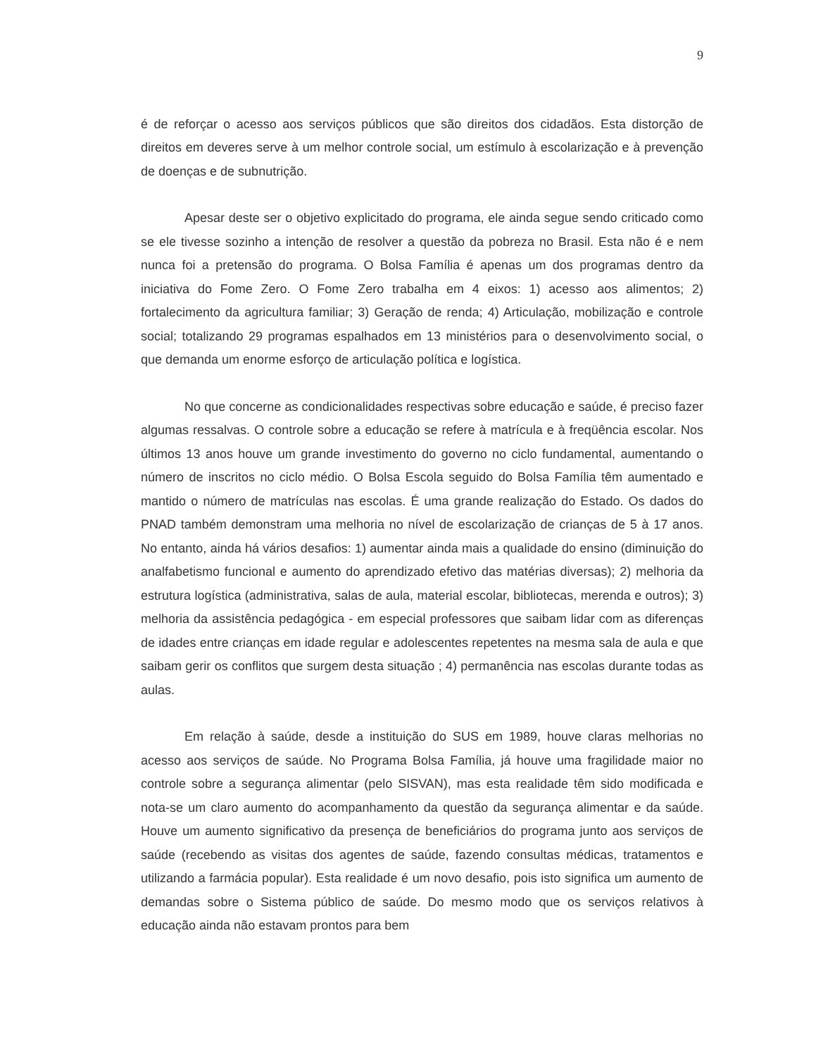9
é de reforçar o acesso aos serviços públicos que são direitos dos cidadãos. Esta distorção de direitos em deveres serve à um melhor controle social, um estímulo à escolarização e à prevenção de doenças e de subnutrição.
Apesar deste ser o objetivo explicitado do programa, ele ainda segue sendo criticado como se ele tivesse sozinho a intenção de resolver a questão da pobreza no Brasil. Esta não é e nem nunca foi a pretensão do programa. O Bolsa Família é apenas um dos programas dentro da iniciativa do Fome Zero. O Fome Zero trabalha em 4 eixos: 1) acesso aos alimentos; 2) fortalecimento da agricultura familiar; 3) Geração de renda; 4) Articulação, mobilização e controle social; totalizando 29 programas espalhados em 13 ministérios para o desenvolvimento social, o que demanda um enorme esforço de articulação política e logística.
No que concerne as condicionalidades respectivas sobre educação e saúde, é preciso fazer algumas ressalvas. O controle sobre a educação se refere à matrícula e à freqüência escolar. Nos últimos 13 anos houve um grande investimento do governo no ciclo fundamental, aumentando o número de inscritos no ciclo médio. O Bolsa Escola seguido do Bolsa Família têm aumentado e mantido o número de matrículas nas escolas. É uma grande realização do Estado. Os dados do PNAD também demonstram uma melhoria no nível de escolarização de crianças de 5 à 17 anos. No entanto, ainda há vários desafios: 1) aumentar ainda mais a qualidade do ensino (diminuição do analfabetismo funcional e aumento do aprendizado efetivo das matérias diversas); 2) melhoria da estrutura logística (administrativa, salas de aula, material escolar, bibliotecas, merenda e outros); 3) melhoria da assistência pedagógica - em especial professores que saibam lidar com as diferenças de idades entre crianças em idade regular e adolescentes repetentes na mesma sala de aula e que saibam gerir os conflitos que surgem desta situação ; 4) permanência nas escolas durante todas as aulas.
Em relação à saúde, desde a instituição do SUS em 1989, houve claras melhorias no acesso aos serviços de saúde. No Programa Bolsa Família, já houve uma fragilidade maior no controle sobre a segurança alimentar (pelo SISVAN), mas esta realidade têm sido modificada e nota-se um claro aumento do acompanhamento da questão da segurança alimentar e da saúde. Houve um aumento significativo da presença de beneficiários do programa junto aos serviços de saúde (recebendo as visitas dos agentes de saúde, fazendo consultas médicas, tratamentos e utilizando a farmácia popular). Esta realidade é um novo desafio, pois isto significa um aumento de demandas sobre o Sistema público de saúde. Do mesmo modo que os serviços relativos à educação ainda não estavam prontos para bem